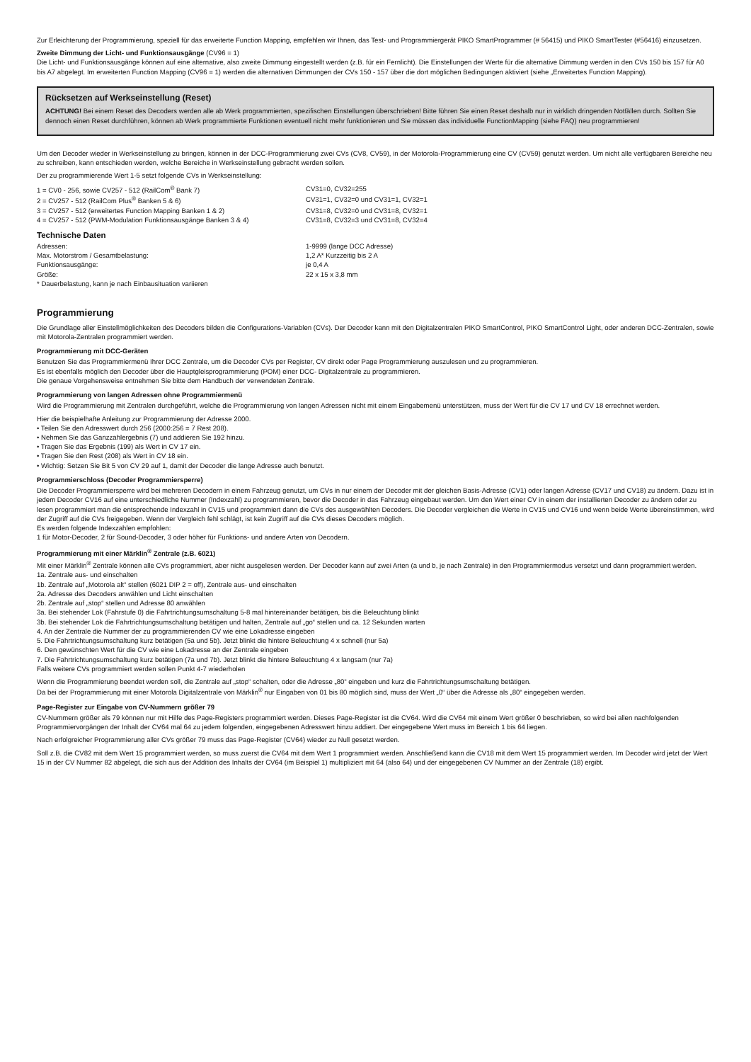Zur Erleichterung der Programmierung, speziell für das erweiterte Function Mapping, empfehlen wir Ihnen, das Test- und Programmiergerät PIKO SmartProgrammer (# 56415) und PIKO SmartTester (#56416) einzusetzen.
Zweite Dimmung der Licht- und Funktionsausgänge (CV96 = 1)
Die Licht- und Funktionsausgänge können auf eine alternative, also zweite Dimmung eingestellt werden (z.B. für ein Fernlicht). Die Einstellungen der Werte für die alternative Dimmung werden in den CVs 150 bis 157 für A0 bis A7 abgelegt. Im erweiterten Function Mapping (CV96 = 1) werden die alternativen Dimmungen der CVs 150 - 157 über die dort möglichen Bedingungen aktiviert (siehe „Erweitertes Function Mapping).
Rücksetzen auf Werkseinstellung (Reset)
ACHTUNG! Bei einem Reset des Decoders werden alle ab Werk programmierten, spezifischen Einstellungen überschrieben! Bitte führen Sie einen Reset deshalb nur in wirklich dringenden Notfällen durch. Sollten Sie dennoch einen Reset durchführen, können ab Werk programmierte Funktionen eventuell nicht mehr funktionieren und Sie müssen das individuelle FunctionMapping (siehe FAQ) neu programmieren!
Um den Decoder wieder in Werkseinstellung zu bringen, können in der DCC-Programmierung zwei CVs (CV8, CV59), in der Motorola-Programmierung eine CV (CV59) genutzt werden. Um nicht alle verfügbaren Bereiche neu zu schreiben, kann entschieden werden, welche Bereiche in Werkseinstellung gebracht werden sollen.
Der zu programmierende Wert 1-5 setzt folgende CVs in Werkseinstellung:
| 1 = CV0 - 256, sowie CV257 - 512 (RailCom<sup>®</sup> Bank 7) | CV31=0, CV32=255 |
| 2 = CV257 - 512 (RailCom Plus<sup>®</sup> Banken 5 & 6) | CV31=1, CV32=0 und CV31=1, CV32=1 |
| 3 = CV257 - 512 (erweitertes Function Mapping Banken 1 & 2) | CV31=8, CV32=0 und CV31=8, CV32=1 |
| 4 = CV257 - 512 (PWM-Modulation Funktionsausgänge Banken 3 & 4) | CV31=8, CV32=3 und CV31=8, CV32=4 |
Technische Daten
| Adressen: | 1-9999 (lange DCC Adresse) |
| Max. Motorstrom / Gesamtbelastung: | 1,2 A* Kurzzeitig bis 2 A |
| Funktionsausgänge: | je 0,4 A |
| Größe: | 22 x 15 x 3,8 mm |
* Dauerbelastung, kann je nach Einbausituation variieren
Programmierung
Die Grundlage aller Einstellmöglichkeiten des Decoders bilden die Configurations-Variablen (CVs). Der Decoder kann mit den Digitalzentralen PIKO SmartControl, PIKO SmartControl Light, oder anderen DCC-Zentralen, sowie mit Motorola-Zentralen programmiert werden.
Programmierung mit DCC-Geräten
Benutzen Sie das Programmiermenü Ihrer DCC Zentrale, um die Decoder CVs per Register, CV direkt oder Page Programmierung auszulesen und zu programmieren.
Es ist ebenfalls möglich den Decoder über die Hauptgleisprogrammierung (POM) einer DCC- Digitalzentrale zu programmieren.
Die genaue Vorgehensweise entnehmen Sie bitte dem Handbuch der verwendeten Zentrale.
Programmierung von langen Adressen ohne Programmiermenü
Wird die Programmierung mit Zentralen durchgeführt, welche die Programmierung von langen Adressen nicht mit einem Eingabemenü unterstützen, muss der Wert für die CV 17 und CV 18 errechnet werden.
Hier die beispielhafte Anleitung zur Programmierung der Adresse 2000.
• Teilen Sie den Adresswert durch 256 (2000:256 = 7 Rest 208).
• Nehmen Sie das Ganzzahlergebnis (7) und addieren Sie 192 hinzu.
• Tragen Sie das Ergebnis (199) als Wert in CV 17 ein.
• Tragen Sie den Rest (208) als Wert in CV 18 ein.
• Wichtig: Setzen Sie Bit 5 von CV 29 auf 1, damit der Decoder die lange Adresse auch benutzt.
Programmierschloss (Decoder Programmiersperre)
Die Decoder Programmiersperre wird bei mehreren Decodern in einem Fahrzeug genutzt, um CVs in nur einem der Decoder mit der gleichen Basis-Adresse (CV1) oder langen Adresse (CV17 und CV18) zu ändern. Dazu ist in jedem Decoder CV16 auf eine unterschiedliche Nummer (Indexzahl) zu programmieren, bevor die Decoder in das Fahrzeug eingebaut werden. Um den Wert einer CV in einem der installierten Decoder zu ändern oder zu lesen programmiert man die entsprechende Indexzahl in CV15 und programmiert dann die CVs des ausgewählten Decoders. Die Decoder vergleichen die Werte in CV15 und CV16 und wenn beide Werte übereinstimmen, wird der Zugriff auf die CVs freigegeben. Wenn der Vergleich fehl schlägt, ist kein Zugriff auf die CVs dieses Decoders möglich.
Es werden folgende Indexzahlen empfohlen:
1 für Motor-Decoder, 2 für Sound-Decoder, 3 oder höher für Funktions- und andere Arten von Decodern.
Programmierung mit einer Märklin<sup>®</sup> Zentrale (z.B. 6021)
Mit einer Märklin<sup>®</sup> Zentrale können alle CVs programmiert, aber nicht ausgelesen werden. Der Decoder kann auf zwei Arten (a und b, je nach Zentrale) in den Programmiermodus versetzt und dann programmiert werden.
1a. Zentrale aus- und einschalten
1b. Zentrale auf „Motorola alt“ stellen (6021 DIP 2 = off), Zentrale aus- und einschalten
2a. Adresse des Decoders anwählen und Licht einschalten
2b. Zentrale auf „stop“ stellen und Adresse 80 anwählen
3a. Bei stehender Lok (Fahrstufe 0) die Fahrtrichtungsumschaltung 5-8 mal hintereinander betätigen, bis die Beleuchtung blinkt
3b. Bei stehender Lok die Fahrtrichtungsumschaltung betätigen und halten, Zentrale auf „go“ stellen und ca. 12 Sekunden warten
4. An der Zentrale die Nummer der zu programmierenden CV wie eine Lokadresse eingeben
5. Die Fahrtrichtungsumschaltung kurz betätigen (5a und 5b). Jetzt blinkt die hintere Beleuchtung 4 x schnell (nur 5a)
6. Den gewünschten Wert für die CV wie eine Lokadresse an der Zentrale eingeben
7. Die Fahrtrichtungsumschaltung kurz betätigen (7a und 7b). Jetzt blinkt die hintere Beleuchtung 4 x langsam (nur 7a)
Falls weitere CVs programmiert werden sollen Punkt 4-7 wiederholen
Wenn die Programmierung beendet werden soll, die Zentrale auf „stop“ schalten, oder die Adresse „80“ eingeben und kurz die Fahrtrichtungsumschaltung betätigen.
Da bei der Programmierung mit einer Motorola Digitalzentrale von Märklin<sup>®</sup> nur Eingaben von 01 bis 80 möglich sind, muss der Wert „0“ über die Adresse als „80“ eingegeben werden.
Page-Register zur Eingabe von CV-Nummern größer 79
CV-Nummern größer als 79 können nur mit Hilfe des Page-Registers programmiert werden. Dieses Page-Register ist die CV64. Wird die CV64 mit einem Wert größer 0 beschrieben, so wird bei allen nachfolgenden Programmiervorgängen der Inhalt der CV64 mal 64 zu jedem folgenden, eingegebenen Adresswert hinzu addiert. Der eingegebene Wert muss im Bereich 1 bis 64 liegen.
Nach erfolgreicher Programmierung aller CVs größer 79 muss das Page-Register (CV64) wieder zu Null gesetzt werden.
Soll z.B. die CV82 mit dem Wert 15 programmiert werden, so muss zuerst die CV64 mit dem Wert 1 programmiert werden. Anschließend kann die CV18 mit dem Wert 15 programmiert werden. Im Decoder wird jetzt der Wert 15 in der CV Nummer 82 abgelegt, die sich aus der Addition des Inhalts der CV64 (im Beispiel 1) multipliziert mit 64 (also 64) und der eingegebenen CV Nummer an der Zentrale (18) ergibt.